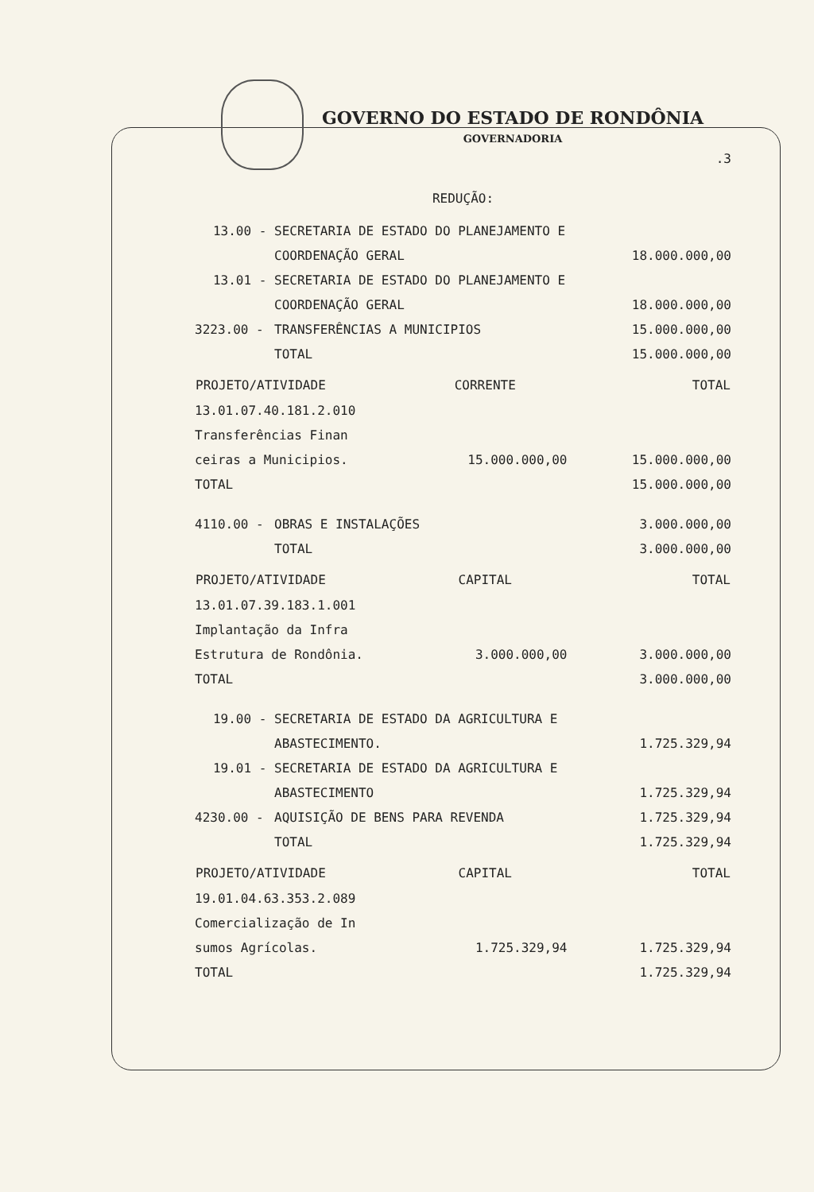GOVERNO DO ESTADO DE RONDÔNIA
GOVERNADORIA
.3
REDUÇÃO:
| 13.00 - | SECRETARIA DE ESTADO DO PLANEJAMENTO E | |
| | COORDENAÇÃO GERAL | 18.000.000,00 |
| 13.01 - | SECRETARIA DE ESTADO DO PLANEJAMENTO E | |
| | COORDENAÇÃO GERAL | 18.000.000,00 |
| 3223.00 - | TRANSFERÊNCIAS A MUNICIPIOS | 15.000.000,00 |
| | TOTAL | 15.000.000,00 |
| PROJETO/ATIVIDADE | CORRENTE | TOTAL |
| --- | --- | --- |
| 13.01.07.40.181.2.010 | | |
| Transferências Finan | | |
| ceiras a Municipios. | 15.000.000,00 | 15.000.000,00 |
| TOTAL | | 15.000.000,00 |
| 4110.00 - | OBRAS E INSTALAÇÕES | 3.000.000,00 |
| | TOTAL | 3.000.000,00 |
| PROJETO/ATIVIDADE | CAPITAL | TOTAL |
| --- | --- | --- |
| 13.01.07.39.183.1.001 | | |
| Implantação da Infra | | |
| Estrutura de Rondônia. | 3.000.000,00 | 3.000.000,00 |
| TOTAL | | 3.000.000,00 |
| 19.00 - | SECRETARIA DE ESTADO DA AGRICULTURA E | |
| | ABASTECIMENTO. | 1.725.329,94 |
| 19.01 - | SECRETARIA DE ESTADO DA AGRICULTURA E | |
| | ABASTECIMENTO | 1.725.329,94 |
| 4230.00 - | AQUISIÇÃO DE BENS PARA REVENDA | 1.725.329,94 |
| | TOTAL | 1.725.329,94 |
| PROJETO/ATIVIDADE | CAPITAL | TOTAL |
| --- | --- | --- |
| 19.01.04.63.353.2.089 | | |
| Comercialização de In | | |
| sumos Agrícolas. | 1.725.329,94 | 1.725.329,94 |
| TOTAL | | 1.725.329,94 |